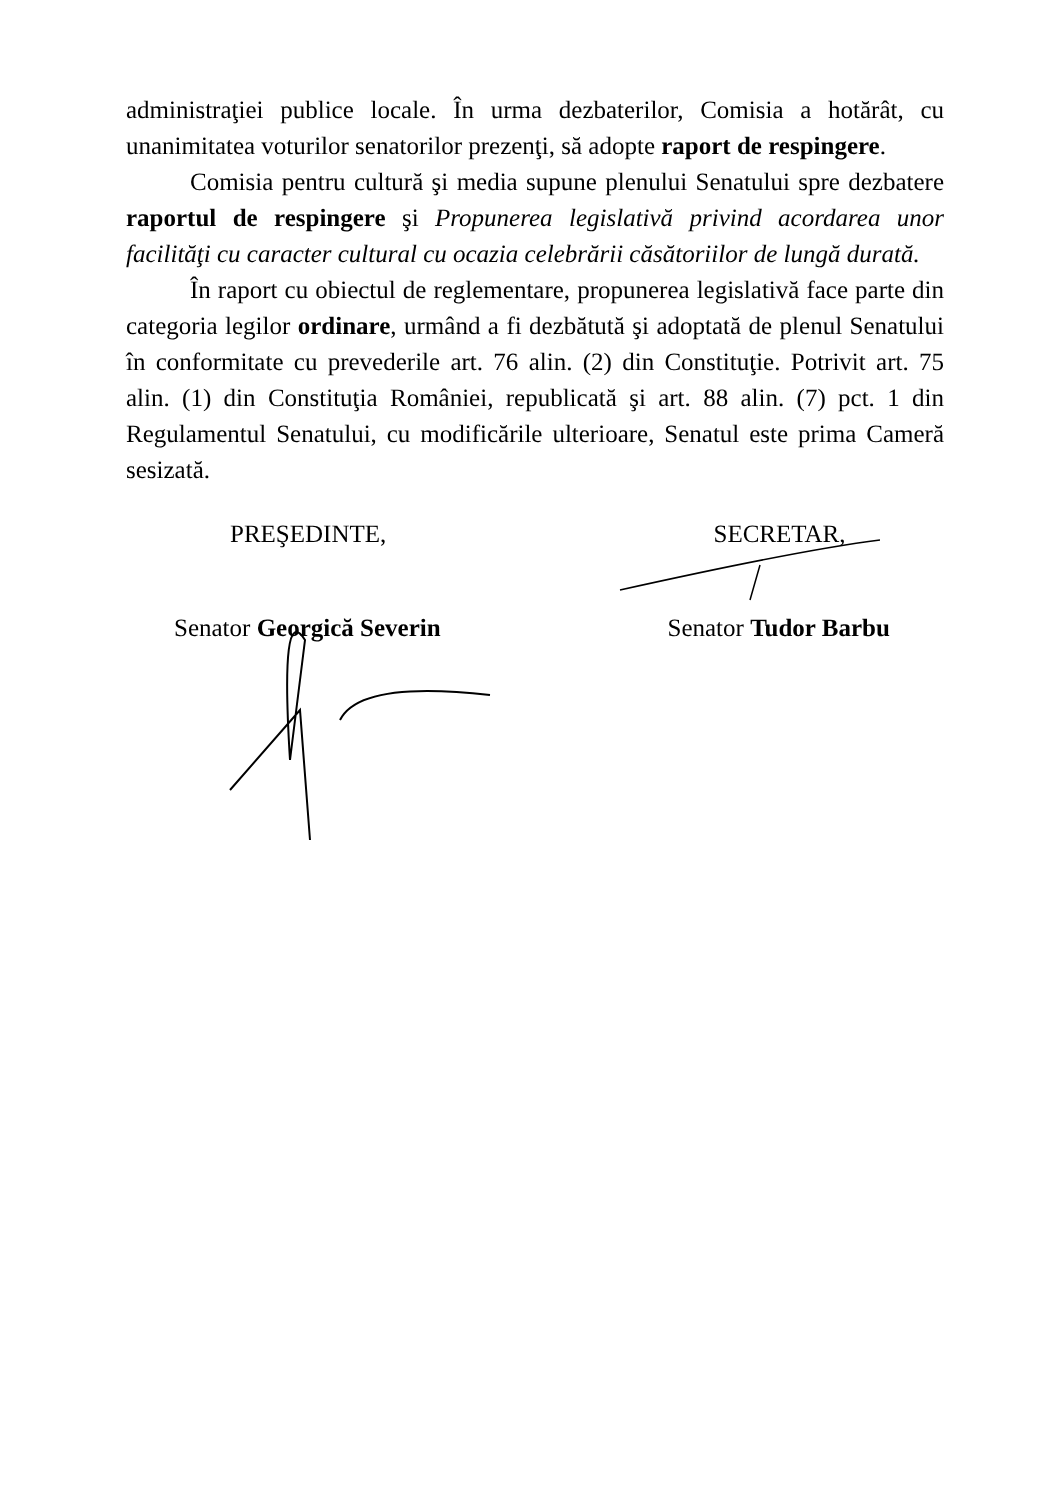administraţiei publice locale. În urma dezbaterilor, Comisia a hotărât, cu unanimitatea voturilor senatorilor prezenţi, să adopte raport de respingere.
Comisia pentru cultură şi media supune plenului Senatului spre dezbatere raportul de respingere şi Propunerea legislativă privind acordarea unor facilităţi cu caracter cultural cu ocazia celebrării căsătoriilor de lungă durată.
În raport cu obiectul de reglementare, propunerea legislativă face parte din categoria legilor ordinare, urmând a fi dezbătută şi adoptată de plenul Senatului în conformitate cu prevederile art. 76 alin. (2) din Constituţie. Potrivit art. 75 alin. (1) din Constituţia României, republicată şi art. 88 alin. (7) pct. 1 din Regulamentul Senatului, cu modificările ulterioare, Senatul este prima Cameră sesizată.
PREŞEDINTE,
Senator Georgică Severin
SECRETAR,
Senator Tudor Barbu